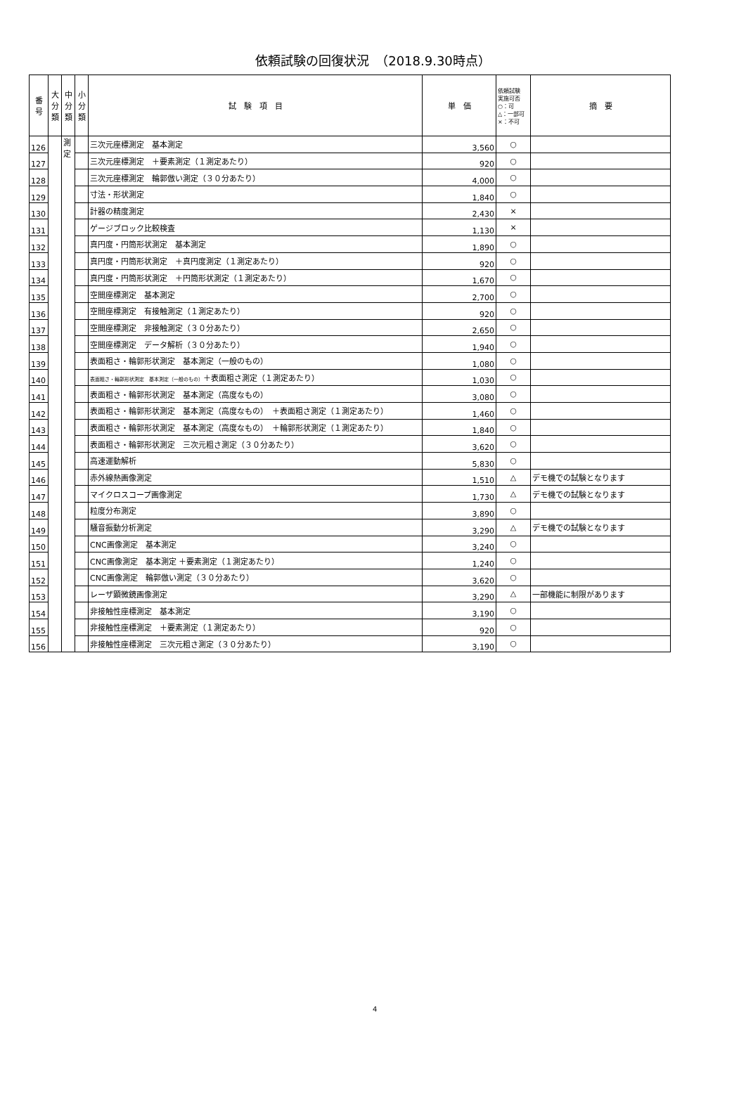依頼試験の回復状況　（2018.9.30時点）
| 番 号 | 大 分 類 | 中 分 類 | 小 分 類 | 試 験 項 目 | 単 価 | 依頼試験 実施可否 ○：可 △：一部可 ×：不可 | 摘 要 |
| --- | --- | --- | --- | --- | --- | --- | --- |
| 126 | | 測 定 | | 三次元座標測定 基本測定 | 3,560 | ○ | |
| 127 | | | | 三次元座標測定 ＋要素測定（１測定あたり） | 920 | ○ | |
| 128 | | | | 三次元座標測定 輪郭倣い測定（３０分あたり） | 4,000 | ○ | |
| 129 | | | | 寸法・形状測定 | 1,840 | ○ | |
| 130 | | | | 計器の精度測定 | 2,430 | × | |
| 131 | | | | ゲージブロック比較検査 | 1,130 | × | |
| 132 | | | | 真円度・円筒形状測定 基本測定 | 1,890 | ○ | |
| 133 | | | | 真円度・円筒形状測定 ＋真円度測定（１測定あたり） | 920 | ○ | |
| 134 | | | | 真円度・円筒形状測定 ＋円筒形状測定（１測定あたり） | 1,670 | ○ | |
| 135 | | | | 空間座標測定 基本測定 | 2,700 | ○ | |
| 136 | | | | 空間座標測定 有接触測定（１測定あたり） | 920 | ○ | |
| 137 | | | | 空間座標測定 非接触測定（３０分あたり） | 2,650 | ○ | |
| 138 | | | | 空間座標測定 データ解析（３０分あたり） | 1,940 | ○ | |
| 139 | | | | 表面粗さ・輪郭形状測定 基本測定（一般のもの） | 1,080 | ○ | |
| 140 | | | | 表面粗さ・輪郭形状測定 基本測定（一般のもの） ＋表面粗さ測定（１測定あたり） | 1,030 | ○ | |
| 141 | | | | 表面粗さ・輪郭形状測定 基本測定（高度なもの） | 3,080 | ○ | |
| 142 | | | | 表面粗さ・輪郭形状測定 基本測定（高度なもの） ＋表面粗さ測定（１測定あたり） | 1,460 | ○ | |
| 143 | | | | 表面粗さ・輪郭形状測定 基本測定（高度なもの） ＋輪郭形状測定（１測定あたり） | 1,840 | ○ | |
| 144 | | | | 表面粗さ・輪郭形状測定 三次元粗さ測定（３０分あたり） | 3,620 | ○ | |
| 145 | | | | 高速運動解析 | 5,830 | ○ | |
| 146 | | | | 赤外線熱画像測定 | 1,510 | △ | デモ機での試験となります |
| 147 | | | | マイクロスコープ画像測定 | 1,730 | △ | デモ機での試験となります |
| 148 | | | | 粒度分布測定 | 3,890 | ○ | |
| 149 | | | | 騒音振動分析測定 | 3,290 | △ | デモ機での試験となります |
| 150 | | | | CNC画像測定 基本測定 | 3,240 | ○ | |
| 151 | | | | CNC画像測定 基本測定 ＋要素測定（１測定あたり） | 1,240 | ○ | |
| 152 | | | | CNC画像測定 輪郭倣い測定（３０分あたり） | 3,620 | ○ | |
| 153 | | | | レーザ顕微鏡画像測定 | 3,290 | △ | 一部機能に制限があります |
| 154 | | | | 非接触性座標測定 基本測定 | 3,190 | ○ | |
| 155 | | | | 非接触性座標測定 ＋要素測定（１測定あたり） | 920 | ○ | |
| 156 | | | | 非接触性座標測定 三次元粗さ測定（３０分あたり） | 3,190 | ○ | |
4